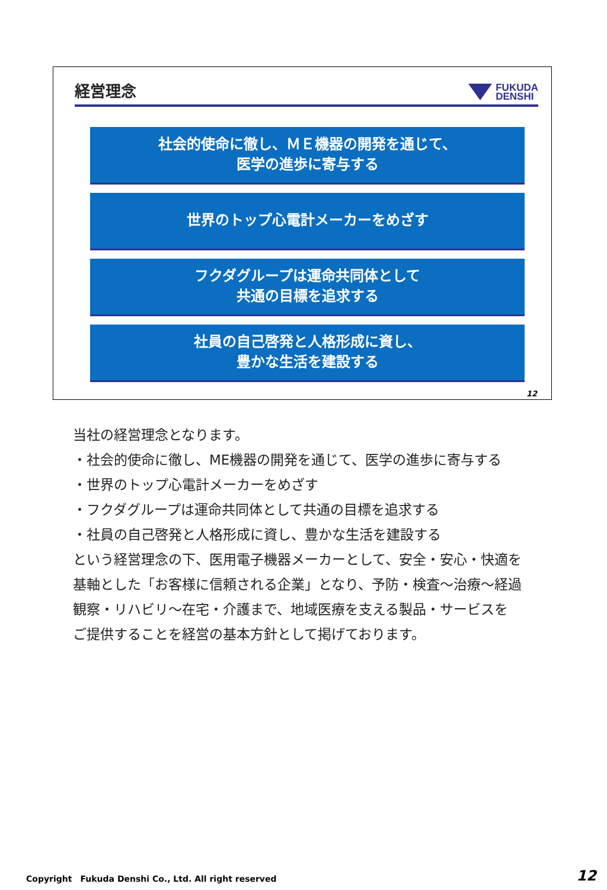経営理念 FUKUDA
DENSHI
社会的使命に徹し、ＭＥ機器の開発を通じて、
医学の進歩に寄与する
世界のトップ心電計メーカーをめざす
フクダグループは運命共同体として
共通の目標を追求する
社員の自己啓発と人格形成に資し、
豊かな生活を建設する
12
当社の経営理念となります。
・社会的使命に徹し、ME機器の開発を通じて、医学の進歩に寄与する
・世界のトップ心電計メーカーをめざす
・フクダグループは運命共同体として共通の目標を追求する
・社員の自己啓発と人格形成に資し、豊かな生活を建設する
という経営理念の下、医用電子機器メーカーとして、安全・安心・快適を
基軸とした「お客様に信頼される企業」となり、予防・検査～治療～経過
観察・リハビリ～在宅・介護まで、地域医療を支える製品・サービスを
ご提供することを経営の基本方針として掲げております。
Copyright　Fukuda Denshi Co., Ltd. All right reserved
12